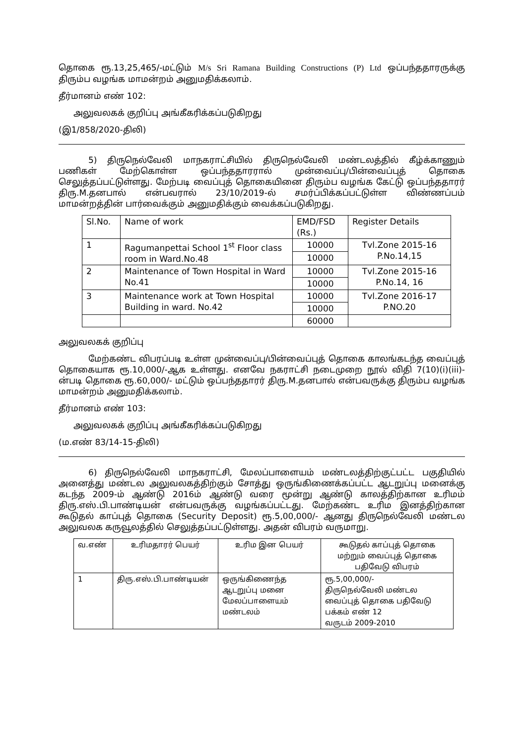தொகை ரூ.13,25,465/-மட்டும் M/s Sri Ramana Building Constructions (P) Ltd ஒப்பந்ததாரருக்கு திரும்ப வழங்க மாமன்றம் அனுமதிக்கலாம்.
தீர்மானம் எண் 102:
அலுவலகக் குறிப்பு அங்கீகரிக்கப்படுகிறது
(இ1/858/2020-திலி)
5) திருநெல்வேலி மாநகராட்சியில் திருநெல்வேலி மண்டலத்தில் கீழ்க்காணும் பணிகள் மேற்கொள்ள ஒப்பந்ததாரரால் முன்வைப்பு/பின்வைப்புத் தொகை செலுத்தப்பட்டுள்ளது. மேற்படி வைப்புத் தொகையினை திரும்ப வழங்க கேட்டு ஒப்பந்ததாரர் திரு.M.தனபால் என்பவரால் 23/10/2019-ல் சமர்ப்பிக்கப்பட்டுள்ள விண்ணப்பம் மாமன்றத்தின் பார்வைக்கும் அனுமதிக்கும் வைக்கப்படுகிறது.
| Sl.No. | Name of work | EMD/FSD (Rs.) | Register Details |
| --- | --- | --- | --- |
| 1 | Ragumanpettai School 1<sup>st</sup> Floor class room in Ward.No.48 | 10000 | Tvl.Zone 2015-16 P.No.14,15 |
| | | 10000 | |
| 2 | Maintenance of Town Hospital in Ward No.41 | 10000 | Tvl.Zone 2015-16 P.No.14, 16 |
| | | 10000 | |
| 3 | Maintenance work at Town Hospital Building in ward. No.42 | 10000 | Tvl.Zone 2016-17 P.NO.20 |
| | | 10000 | |
| | | 60000 | |
அலுவலகக் குறிப்பு
மேற்கண்ட விபரப்படி உள்ள முன்வைப்பு/பின்வைப்புத் தொகை காலங்கடந்த வைப்புத் தொகையாக ரூ.10,000/-ஆக உள்ளது. எனவே நகராட்சி நடைமுறை நூல் விதி 7(10)(i)(iii)-ன்படி தொகை ரூ.60,000/- மட்டும் ஒப்பந்ததாரர் திரு.M.தனபால் என்பவருக்கு திரும்ப வழங்க மாமன்றம் அனுமதிக்கலாம்.
தீர்மானம் எண் 103:
அலுவலகக் குறிப்பு அங்கீகரிக்கப்படுகிறது
(ம.எண் 83/14-15-திலி)
6) திருநெல்வேலி மாநகராட்சி, மேலப்பாளையம் மண்டலத்திற்குட்பட்ட பகுதியில் அனைத்து மண்டல அலுவலகத்திற்கும் சோத்து ஒருங்கிணைக்கப்பட்ட ஆடறுப்பு மனைக்கு கடந்த 2009-ம் ஆண்டு 2016ம் ஆண்டு வரை மூன்று ஆண்டு காலத்திற்கான உரிமம் திரு.எஸ்.பி.பாண்டியன் என்பவருக்கு வழங்கப்பட்டது. மேற்கண்ட உரிம இனத்திற்கான கூடுதல் காப்புத் தொகை (Security Deposit) ரூ.5,00,000/- ஆனது திருநெல்வேலி மண்டல அலுவலக கருவூலத்தில் செலுத்தப்பட்டுள்ளது. அதன் விபரம் வருமாறு.
| வ.எண் | உரிமதாரர் பெயர் | உரிம இன பெயர் | கூடுதல் காப்புத் தொகை மற்றும் வைப்புத் தொகை பதிவேடு விபரம் |
| --- | --- | --- | --- |
| 1 | திரு.எஸ்.பி.பாண்டியன் | ஒருங்கிணைந்த ஆடறுப்பு மனை மேலப்பாளையம் மண்டலம் | ரூ.5,00,000/- திருநெல்வேலி மண்டல வைப்புத் தொகை பதிவேடு பக்கம் எண் 12 வருடம் 2009-2010 |